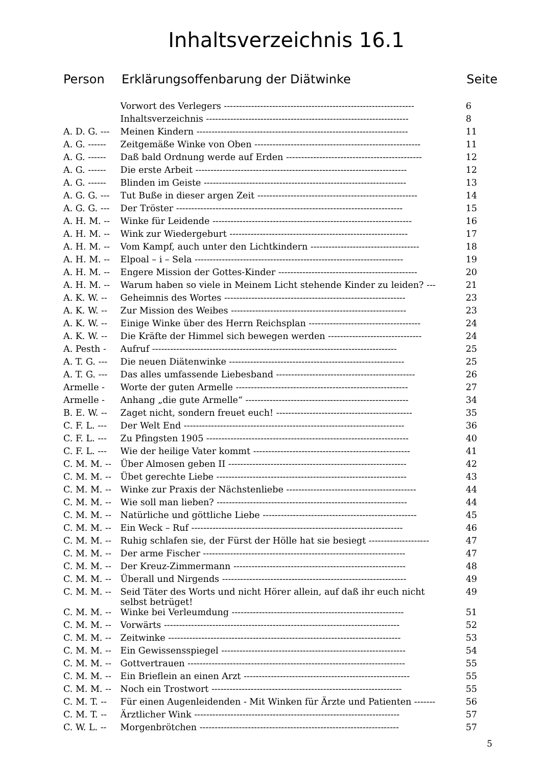Inhaltsverzeichnis 16.1
Person Erklärungsoffenbarung der Diätwinke Seite
| | Vorwort des Verlegers --------------------------------------------------------------- | 6 |
| | Inhaltsverzeichnis ------------------------------------------------------------------- | 8 |
| A. D. G. --- | Meinen Kindern ---------------------------------------------------------------------- | 11 |
| A. G. ------ | Zeitgemäße Winke von Oben ------------------------------------------------------- | 11 |
| A. G. ------ | Daß bald Ordnung werde auf Erden --------------------------------------------- | 12 |
| A. G. ------ | Die erste Arbeit ---------------------------------------------------------------------- | 12 |
| A. G. ------ | Blinden im Geiste ------------------------------------------------------------------- | 13 |
| A. G. G. --- | Tut Buße in dieser argen Zeit ----------------------------------------------------- | 14 |
| A. G. G. --- | Der Tröster --------------------------------------------------------------------------- | 15 |
| A. H. M. -- | Winke für Leidende ------------------------------------------------------------------ | 16 |
| A. H. M. -- | Wink zur Wiedergeburt ----------------------------------------------------------- | 17 |
| A. H. M. -- | Vom Kampf, auch unter den Lichtkindern ------------------------------------ | 18 |
| A. H. M. -- | Elpoal – i – Sela --------------------------------------------------------------------- | 19 |
| A. H. M. -- | Engere Mission der Gottes-Kinder ---------------------------------------------- | 20 |
| A. H. M. -- | Warum haben so viele in Meinem Licht stehende Kinder zu leiden? --- | 21 |
| A. K. W. -- | Geheimnis des Wortes ------------------------------------------------------------ | 23 |
| A. K. W. -- | Zur Mission des Weibes ---------------------------------------------------------- | 23 |
| A. K. W. -- | Einige Winke über des Herrn Reichsplan ------------------------------------- | 24 |
| A. K. W. -- | Die Kräfte der Himmel sich bewegen werden ------------------------------- | 24 |
| A. Pesth - | Aufruf --------------------------------------------------------------------------------- | 25 |
| A. T. G. --- | Die neuen Diätenwinke ---------------------------------------------------------- | 25 |
| A. T. G. --- | Das alles umfassende Liebesband ---------------------------------------------- | 26 |
| Armelle - | Worte der guten Armelle --------------------------------------------------------- | 27 |
| Armelle - | Anhang „die gute Armelle“ ------------------------------------------------------ | 34 |
| B. E. W. -- | Zaget nicht, sondern freuet euch! --------------------------------------------- | 35 |
| C. F. L. --- | Der Welt End ------------------------------------------------------------------------- | 36 |
| C. F. L. --- | Zu Pfingsten 1905 ------------------------------------------------------------------- | 40 |
| C. F. L. --- | Wie der heilige Vater kommt ---------------------------------------------------- | 41 |
| C. M. M. -- | Über Almosen geben II ----------------------------------------------------------- | 42 |
| C. M. M. -- | Übet gerechte Liebe --------------------------------------------------------------- | 43 |
| C. M. M. -- | Winke zur Praxis der Nächstenliebe ------------------------------------------- | 44 |
| C. M. M. -- | Wie soll man lieben? --------------------------------------------------------------- | 44 |
| C. M. M. -- | Natürliche und göttliche Liebe --------------------------------------------------- | 45 |
| C. M. M. -- | Ein Weck – Ruf ---------------------------------------------------------------------- | 46 |
| C. M. M. -- | Ruhig schlafen sie, der Fürst der Hölle hat sie besiegt -------------------- | 47 |
| C. M. M. -- | Der arme Fischer ------------------------------------------------------------------- | 47 |
| C. M. M. -- | Der Kreuz-Zimmermann --------------------------------------------------------- | 48 |
| C. M. M. -- | Überall und Nirgends ------------------------------------------------------------- | 49 |
| C. M. M. -- | Seid Täter des Worts und nicht Hörer allein, auf daß ihr euch nicht selbst betrüget! | 49 |
| C. M. M. -- | Winke bei Verleumdung --------------------------------------------------------- | 51 |
| C. M. M. -- | Vorwärts ------------------------------------------------------------------------------ | 52 |
| C. M. M. -- | Zeitwinke ----------------------------------------------------------------------------- | 53 |
| C. M. M. -- | Ein Gewissensspiegel ------------------------------------------------------------- | 54 |
| C. M. M. -- | Gottvertrauen ------------------------------------------------------------------------ | 55 |
| C. M. M. -- | Ein Brieflein an einen Arzt ------------------------------------------------------- | 55 |
| C. M. M. -- | Noch ein Trostwort --------------------------------------------------------------- | 55 |
| C. M. T. -- | Für einen Augenleidenden - Mit Winken für Ärzte und Patienten ------- | 56 |
| C. M. T. -- | Ärztlicher Wink -------------------------------------------------------------------- | 57 |
| C. W. L. -- | Morgenbrötchen ------------------------------------------------------------------ | 57 |
5